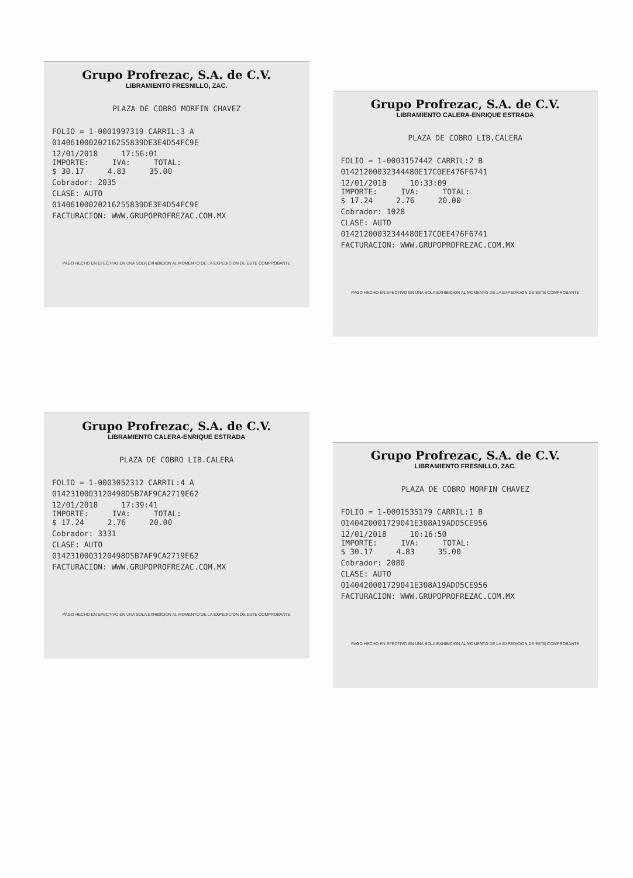Grupo Profrezac, S.A. de C.V.
LIBRAMIENTO FRESNILLO, ZAC.
PLAZA DE COBRO MORFIN CHAVEZ
FOLIO = 1-0001997319 CARRIL:3 A
0140610002021625583​9DE3E4D54FC9E
12/01/2018 17:56:01
IMPORTE: IVA: TOTAL:
$ 30.17 4.83 35.00
Cobrador: 2035
CLASE: AUTO
01406100020216255839DE3E4D54FC9E
FACTURACION: WWW.GRUPOPROFREZAC.COM.MX
PAGO HECHO EN EFECTIVO EN UNA SOLA EXHIBICION AL MOMENTO DE LA EXPEDICION DE ESTE COMPROBANTE
Grupo Profrezac, S.A. de C.V.
LIBRAMIENTO CALERA-ENRIQUE ESTRADA
PLAZA DE COBRO LIB.CALERA
FOLIO = 1-0003157442 CARRIL:2 B
01421200032344480E17C0EE476F6741
12/01/2018 10:33:09
IMPORTE: IVA: TOTAL:
$ 17.24 2.76 20.00
Cobrador: 1028
CLASE: AUTO
01421200032344480E17C0EE476F6741
FACTURACION: WWW.GRUPOPROFREZAC.COM.MX
PAGO HECHO EN EFECTIVO EN UNA SOLA EXHIBICION AL MOMENTO DE LA EXPEDICION DE ESTE COMPROBANTE
Grupo Profrezac, S.A. de C.V.
LIBRAMIENTO CALERA-ENRIQUE ESTRADA
PLAZA DE COBRO LIB.CALERA
FOLIO = 1-0003052312 CARRIL:4 A
0142310003120498D5B7AF9CA2719E62
12/01/2018 17:39:41
IMPORTE: IVA: TOTAL:
$ 17.24 2.76 20.00
Cobrador: 3331
CLASE: AUTO
0142310003120498D5B7AF9CA2719E62
FACTURACION: WWW.GRUPOPROFREZAC.COM.MX
PAGO HECHO EN EFECTIVO EN UNA SOLA EXHIBICION AL MOMENTO DE LA EXPEDICION DE ESTE COMPROBANTE
Grupo Profrezac, S.A. de C.V.
LIBRAMIENTO FRESNILLO, ZAC.
PLAZA DE COBRO MORFIN CHAVEZ
FOLIO = 1-0001535179 CARRIL:1 B
0140420001729041E308A19ADD5CE956
12/01/2018 10:16:50
IMPORTE: IVA: TOTAL:
$ 30.17 4.83 35.00
Cobrador: 2080
CLASE: AUTO
0140420001729041E308A19ADD5CE956
FACTURACION: WWW.GRUPOPROFREZAC.COM.MX
PAGO HECHO EN EFECTIVO EN UNA SOLA EXHIBICION AL MOMENTO DE LA EXPEDICION DE ESTE COMPROBANTE